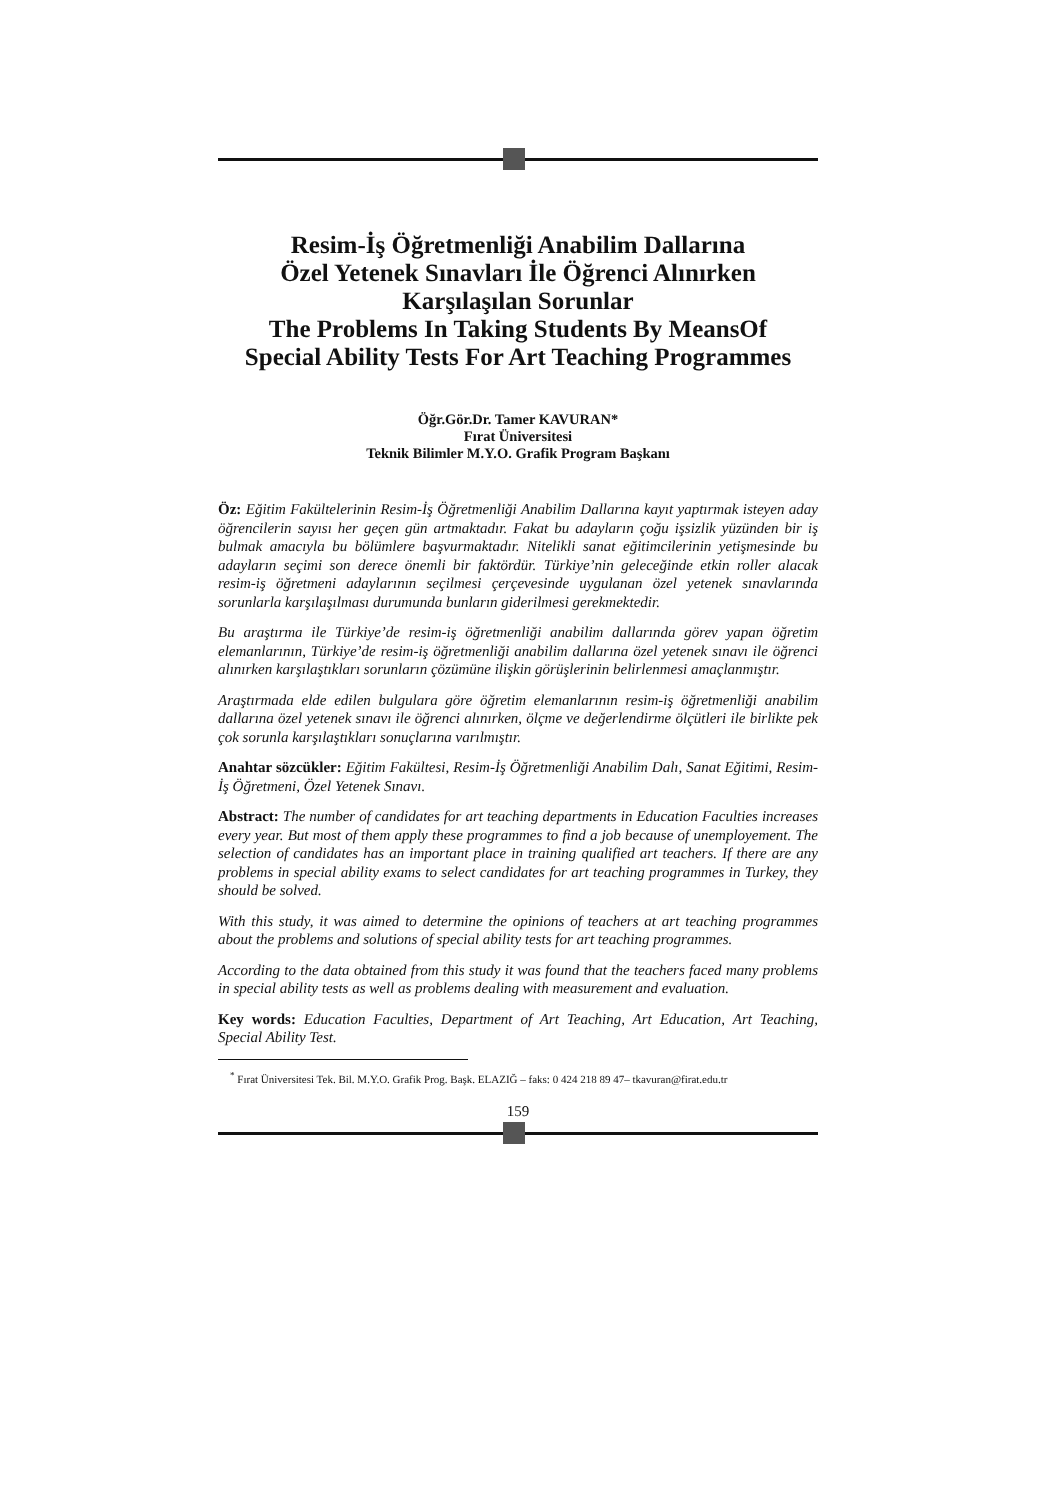Resim-İş Öğretmenliği Anabilim Dallarına
Özel Yetenek Sınavları İle Öğrenci Alınırken
Karşılaşılan Sorunlar
The Problems In Taking Students By MeansOf
Special Ability Tests For Art Teaching Programmes
Öğr.Gör.Dr. Tamer KAVURAN*
Fırat Üniversitesi
Teknik Bilimler M.Y.O. Grafik Program Başkanı
Öz: Eğitim Fakültelerinin Resim-İş Öğretmenliği Anabilim Dallarına kayıt yaptırmak isteyen aday öğrencilerin sayısı her geçen gün artmaktadır. Fakat bu adayların çoğu işsizlik yüzünden bir iş bulmak amacıyla bu bölümlere başvurmaktadır. Nitelikli sanat eğitimcilerinin yetişmesinde bu adayların seçimi son derece önemli bir faktördür. Türkiye’nin geleceğinde etkin roller alacak resim-iş öğretmeni adaylarının seçilmesi çerçevesinde uygulanan özel yetenek sınavlarında sorunlarla karşılaşılması durumunda bunların giderilmesi gerekmektedir.
Bu araştırma ile Türkiye’de resim-iş öğretmenliği anabilim dallarında görev yapan öğretim elemanlarının, Türkiye’de resim-iş öğretmenliği anabilim dallarına özel yetenek sınavı ile öğrenci alınırken karşılaştıkları sorunların çözümüne ilişkin görüşlerinin belirlenmesi amaçlanmıştır.
Araştırmada elde edilen bulgulara göre öğretim elemanlarının resim-iş öğretmenliği anabilim dallarına özel yetenek sınavı ile öğrenci alınırken, ölçme ve değerlendirme ölçütleri ile birlikte pek çok sorunla karşılaştıkları sonuçlarına varılmıştır.
Anahtar sözcükler: Eğitim Fakültesi, Resim-İş Öğretmenliği Anabilim Dalı, Sanat Eğitimi, Resim-İş Öğretmeni, Özel Yetenek Sınavı.
Abstract: The number of candidates for art teaching departments in Education Faculties increases every year. But most of them apply these programmes to find a job because of unemployement. The selection of candidates has an important place in training qualified art teachers. If there are any problems in special ability exams to select candidates for art teaching programmes in Turkey, they should be solved.
With this study, it was aimed to determine the opinions of teachers at art teaching programmes about the problems and solutions of special ability tests for art teaching programmes.
According to the data obtained from this study it was found that the teachers faced many problems in special ability tests as well as problems dealing with measurement and evaluation.
Key words: Education Faculties, Department of Art Teaching, Art Education, Art Teaching, Special Ability Test.
<sup>*</sup> Fırat Üniversitesi Tek. Bil. M.Y.O. Grafik Prog. Başk. ELAZIĞ – faks: 0 424 218 89 47– tkavuran@firat.edu.tr
159